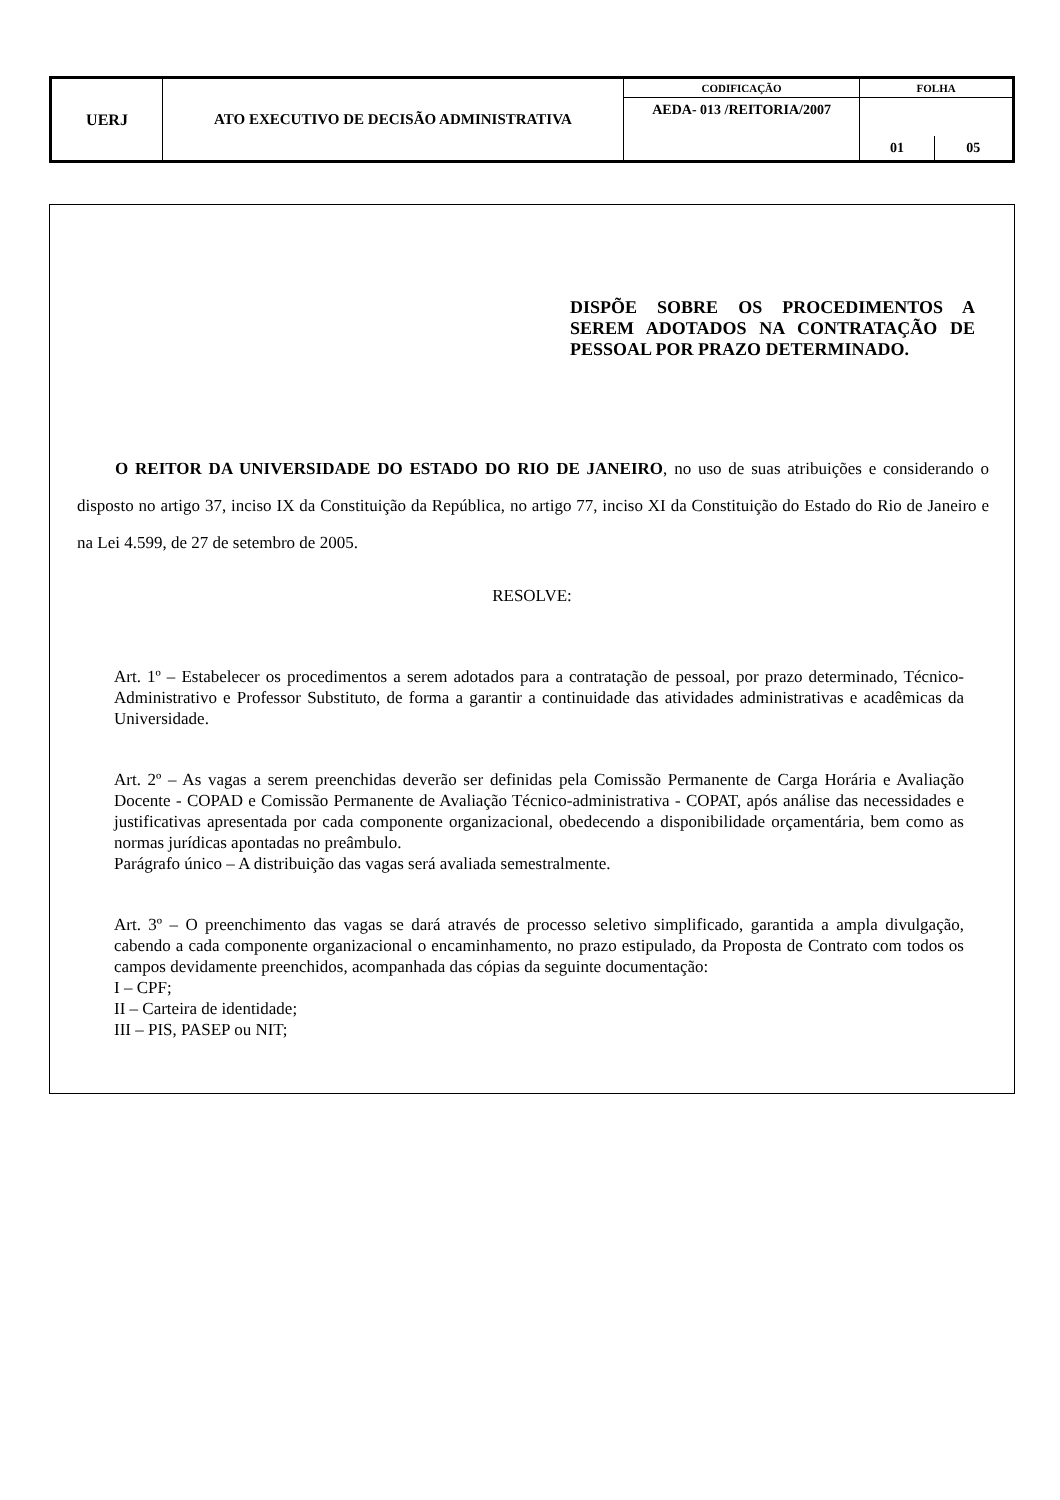| UERJ | ATO EXECUTIVO DE DECISÃO ADMINISTRATIVA | CODIFICAÇÃO | FOLHA | |
| | | AEDA- 013 /REITORIA/2007 | | |
| | | | 01 | 05 |
DISPÕE SOBRE OS PROCEDIMENTOS A SEREM ADOTADOS NA CONTRATAÇÃO DE PESSOAL POR PRAZO DETERMINADO.
O REITOR DA UNIVERSIDADE DO ESTADO DO RIO DE JANEIRO, no uso de suas atribuições e considerando o disposto no artigo 37, inciso IX da Constituição da República, no artigo 77, inciso XI da Constituição do Estado do Rio de Janeiro e na Lei 4.599, de 27 de setembro de 2005.
RESOLVE:
Art. 1º – Estabelecer os procedimentos a serem adotados para a contratação de pessoal, por prazo determinado, Técnico-Administrativo e Professor Substituto, de forma a garantir a continuidade das atividades administrativas e acadêmicas da Universidade.
Art. 2º – As vagas a serem preenchidas deverão ser definidas pela Comissão Permanente de Carga Horária e Avaliação Docente - COPAD e Comissão Permanente de Avaliação Técnico-administrativa - COPAT, após análise das necessidades e justificativas apresentada por cada componente organizacional, obedecendo a disponibilidade orçamentária, bem como as normas jurídicas apontadas no preâmbulo.
Parágrafo único – A distribuição das vagas será avaliada semestralmente.
Art. 3º – O preenchimento das vagas se dará através de processo seletivo simplificado, garantida a ampla divulgação, cabendo a cada componente organizacional o encaminhamento, no prazo estipulado, da Proposta de Contrato com todos os campos devidamente preenchidos, acompanhada das cópias da seguinte documentação:
I – CPF;
II – Carteira de identidade;
III – PIS, PASEP ou NIT;